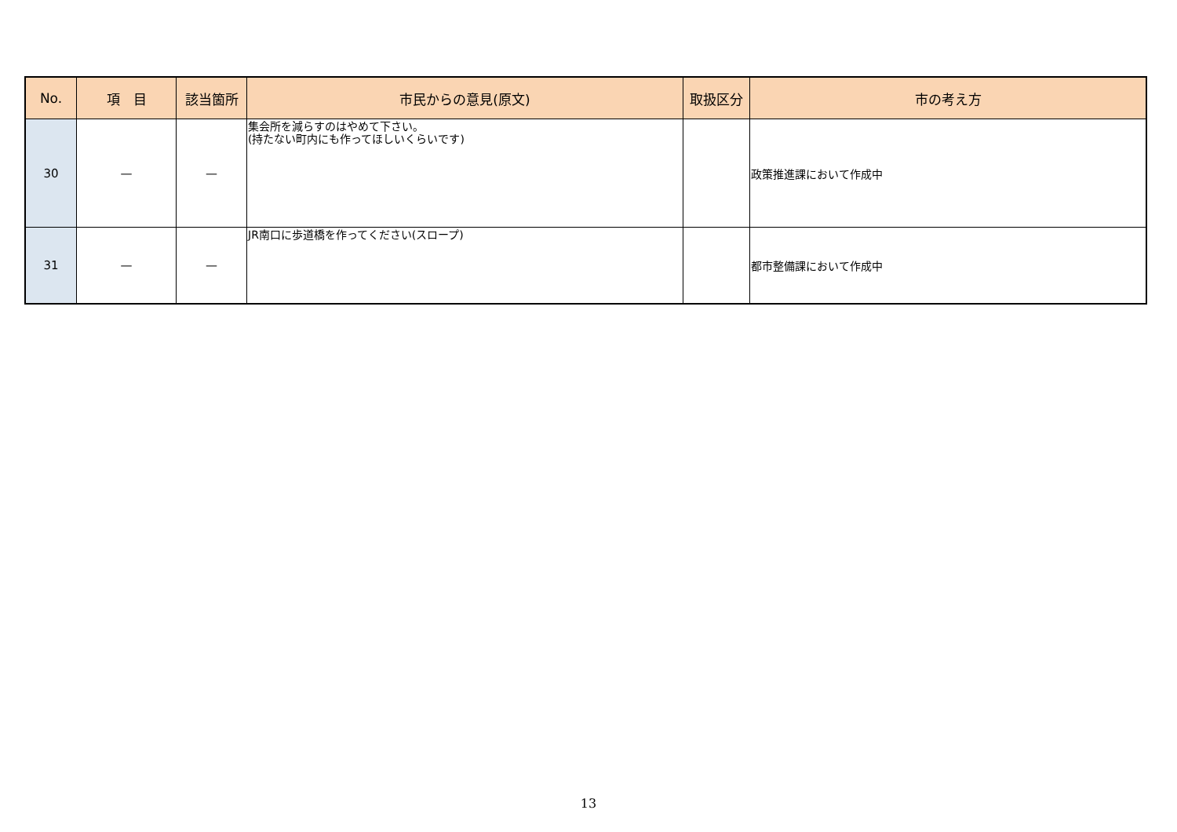| No. | 項 目 | 該当箇所 | 市民からの意見(原文) | 取扱区分 | 市の考え方 |
| --- | --- | --- | --- | --- | --- |
| 30 | — | — | 集会所を減らすのはやめて下さい。 (持たない町内にも作ってほしいくらいです) | | 政策推進課において作成中 |
| 31 | — | — | JR南口に歩道橋を作ってください(スロープ) | | 都市整備課において作成中 |
13